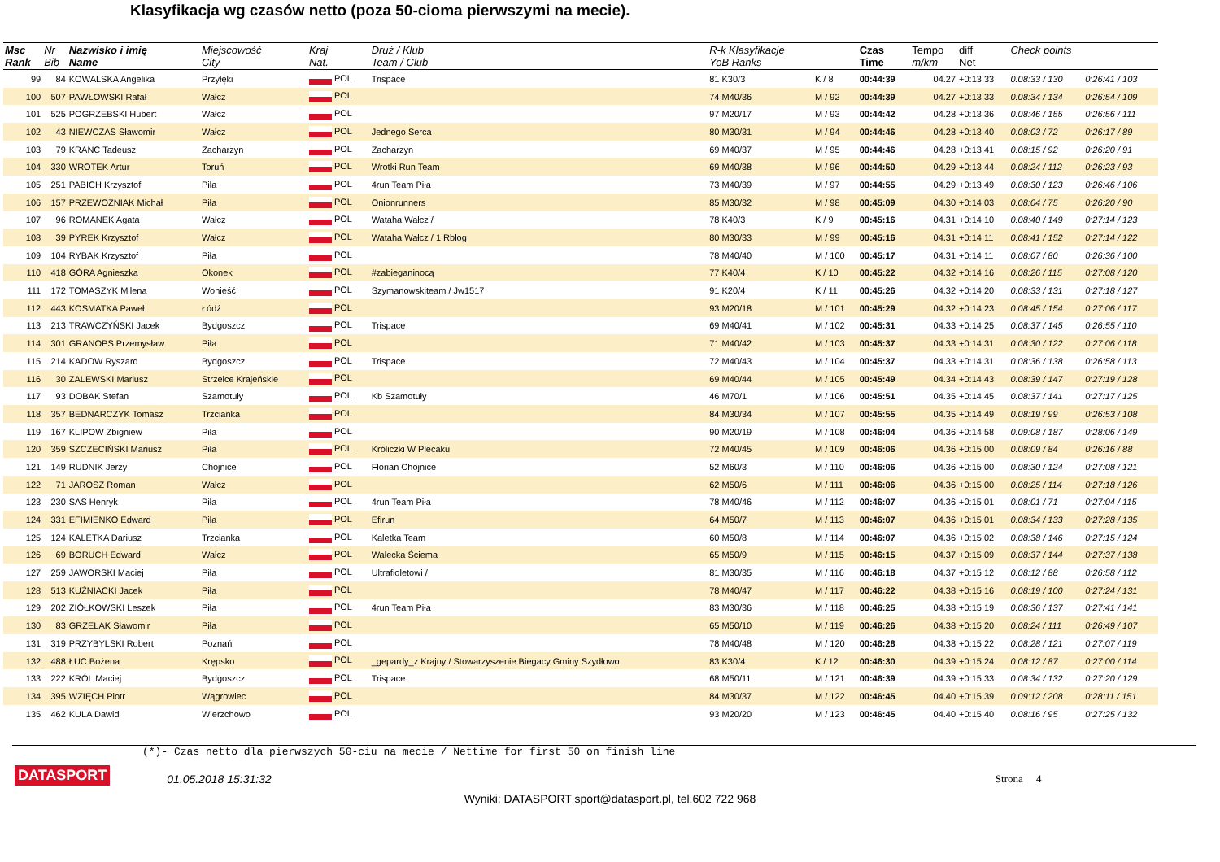Klasyfikacja wg czasów netto (poza 50-cioma pierwszymi na mecie).
| Msc Rank | Nr Bib | Nazwisko i imię Name | Miejscowość City | Kraj Nat. | Druż / Klub Team / Club | R-k Klasyfikacje YoB Ranks | | Czas Time | Tempo m/km | diff Net | Check points | |
| --- | --- | --- | --- | --- | --- | --- | --- | --- | --- | --- | --- | --- |
| 99 | 84 | KOWALSKA Angelika | Przyłęki | POL | Trispace | 81 K30/3 | K / 8 | 00:44:39 | 04.27 | +0:13:33 | 0:08:33 / 130 | 0:26:41 / 103 |
| 100 | 507 | PAWŁOWSKI Rafał | Wałcz | POL | | 74 M40/36 | M / 92 | 00:44:39 | 04.27 | +0:13:33 | 0:08:34 / 134 | 0:26:54 / 109 |
| 101 | 525 | POGRZEBSKI Hubert | Wałcz | POL | | 97 M20/17 | M / 93 | 00:44:42 | 04.28 | +0:13:36 | 0:08:46 / 155 | 0:26:56 / 111 |
| 102 | 43 | NIEWCZAS Sławomir | Wałcz | POL | Jednego Serca | 80 M30/31 | M / 94 | 00:44:46 | 04.28 | +0:13:40 | 0:08:03 / 72 | 0:26:17 / 89 |
| 103 | 79 | KRANC Tadeusz | Zacharzyn | POL | Zacharzyn | 69 M40/37 | M / 95 | 00:44:46 | 04.28 | +0:13:41 | 0:08:15 / 92 | 0:26:20 / 91 |
| 104 | 330 | WROTEK Artur | Toruń | POL | Wrotki Run Team | 69 M40/38 | M / 96 | 00:44:50 | 04.29 | +0:13:44 | 0:08:24 / 112 | 0:26:23 / 93 |
| 105 | 251 | PABICH Krzysztof | Piła | POL | 4run Team Piła | 73 M40/39 | M / 97 | 00:44:55 | 04.29 | +0:13:49 | 0:08:30 / 123 | 0:26:46 / 106 |
| 106 | 157 | PRZEWOŹNIAK Michał | Piła | POL | Onionrunners | 85 M30/32 | M / 98 | 00:45:09 | 04.30 | +0:14:03 | 0:08:04 / 75 | 0:26:20 / 90 |
| 107 | 96 | ROMANEK Agata | Wałcz | POL | Wataha Wałcz / | 78 K40/3 | K / 9 | 00:45:16 | 04.31 | +0:14:10 | 0:08:40 / 149 | 0:27:14 / 123 |
| 108 | 39 | PYREK Krzysztof | Wałcz | POL | Wataha Wałcz / 1 Rblog | 80 M30/33 | M / 99 | 00:45:16 | 04.31 | +0:14:11 | 0:08:41 / 152 | 0:27:14 / 122 |
| 109 | 104 | RYBAK Krzysztof | Piła | POL | | 78 M40/40 | M / 100 | 00:45:17 | 04.31 | +0:14:11 | 0:08:07 / 80 | 0:26:36 / 100 |
| 110 | 418 | GÓRA Agnieszka | Okonek | POL | #zabieganinocą | 77 K40/4 | K / 10 | 00:45:22 | 04.32 | +0:14:16 | 0:08:26 / 115 | 0:27:08 / 120 |
| 111 | 172 | TOMASZYK Milena | Wonieść | POL | Szymanowskiteam / Jw1517 | 91 K20/4 | K / 11 | 00:45:26 | 04.32 | +0:14:20 | 0:08:33 / 131 | 0:27:18 / 127 |
| 112 | 443 | KOSMATKA Paweł | Łódź | POL | | 93 M20/18 | M / 101 | 00:45:29 | 04.32 | +0:14:23 | 0:08:45 / 154 | 0:27:06 / 117 |
| 113 | 213 | TRAWCZYŃSKI Jacek | Bydgoszcz | POL | Trispace | 69 M40/41 | M / 102 | 00:45:31 | 04.33 | +0:14:25 | 0:08:37 / 145 | 0:26:55 / 110 |
| 114 | 301 | GRANOPS Przemysław | Piła | POL | | 71 M40/42 | M / 103 | 00:45:37 | 04.33 | +0:14:31 | 0:08:30 / 122 | 0:27:06 / 118 |
| 115 | 214 | KADOW Ryszard | Bydgoszcz | POL | Trispace | 72 M40/43 | M / 104 | 00:45:37 | 04.33 | +0:14:31 | 0:08:36 / 138 | 0:26:58 / 113 |
| 116 | 30 | ZALEWSKI Mariusz | Strzelce Krajeńskie | POL | | 69 M40/44 | M / 105 | 00:45:49 | 04.34 | +0:14:43 | 0:08:39 / 147 | 0:27:19 / 128 |
| 117 | 93 | DOBAK Stefan | Szamotuły | POL | Kb Szamotuły | 46 M70/1 | M / 106 | 00:45:51 | 04.35 | +0:14:45 | 0:08:37 / 141 | 0:27:17 / 125 |
| 118 | 357 | BEDNARCZYK Tomasz | Trzcianka | POL | | 84 M30/34 | M / 107 | 00:45:55 | 04.35 | +0:14:49 | 0:08:19 / 99 | 0:26:53 / 108 |
| 119 | 167 | KLIPOW Zbigniew | Piła | POL | | 90 M20/19 | M / 108 | 00:46:04 | 04.36 | +0:14:58 | 0:09:08 / 187 | 0:28:06 / 149 |
| 120 | 359 | SZCZECIŃSKI Mariusz | Piła | POL | Króliczki W Plecaku | 72 M40/45 | M / 109 | 00:46:06 | 04.36 | +0:15:00 | 0:08:09 / 84 | 0:26:16 / 88 |
| 121 | 149 | RUDNIK Jerzy | Chojnice | POL | Florian Chojnice | 52 M60/3 | M / 110 | 00:46:06 | 04.36 | +0:15:00 | 0:08:30 / 124 | 0:27:08 / 121 |
| 122 | 71 | JAROSZ Roman | Wałcz | POL | | 62 M50/6 | M / 111 | 00:46:06 | 04.36 | +0:15:00 | 0:08:25 / 114 | 0:27:18 / 126 |
| 123 | 230 | SAS Henryk | Piła | POL | 4run Team Piła | 78 M40/46 | M / 112 | 00:46:07 | 04.36 | +0:15:01 | 0:08:01 / 71 | 0:27:04 / 115 |
| 124 | 331 | EFIMIENKO Edward | Piła | POL | Efirun | 64 M50/7 | M / 113 | 00:46:07 | 04.36 | +0:15:01 | 0:08:34 / 133 | 0:27:28 / 135 |
| 125 | 124 | KALETKA Dariusz | Trzcianka | POL | Kaletka Team | 60 M50/8 | M / 114 | 00:46:07 | 04.36 | +0:15:02 | 0:08:38 / 146 | 0:27:15 / 124 |
| 126 | 69 | BORUCH Edward | Wałcz | POL | Wałecka Ściema | 65 M50/9 | M / 115 | 00:46:15 | 04.37 | +0:15:09 | 0:08:37 / 144 | 0:27:37 / 138 |
| 127 | 259 | JAWORSKI Maciej | Piła | POL | Ultrafioletowi / | 81 M30/35 | M / 116 | 00:46:18 | 04.37 | +0:15:12 | 0:08:12 / 88 | 0:26:58 / 112 |
| 128 | 513 | KUŹNIACKI Jacek | Piła | POL | | 78 M40/47 | M / 117 | 00:46:22 | 04.38 | +0:15:16 | 0:08:19 / 100 | 0:27:24 / 131 |
| 129 | 202 | ZIÓŁKOWSKI Leszek | Piła | POL | 4run Team Piła | 83 M30/36 | M / 118 | 00:46:25 | 04.38 | +0:15:19 | 0:08:36 / 137 | 0:27:41 / 141 |
| 130 | 83 | GRZELAK Sławomir | Piła | POL | | 65 M50/10 | M / 119 | 00:46:26 | 04.38 | +0:15:20 | 0:08:24 / 111 | 0:26:49 / 107 |
| 131 | 319 | PRZYBYLSKI Robert | Poznań | POL | | 78 M40/48 | M / 120 | 00:46:28 | 04.38 | +0:15:22 | 0:08:28 / 121 | 0:27:07 / 119 |
| 132 | 488 | ŁUC Bożena | Krępsko | POL | _gepardy_z Krajny / Stowarzyszenie Biegacy Gminy Szydłowo | 83 K30/4 | K / 12 | 00:46:30 | 04.39 | +0:15:24 | 0:08:12 / 87 | 0:27:00 / 114 |
| 133 | 222 | KRÓL Maciej | Bydgoszcz | POL | Trispace | 68 M50/11 | M / 121 | 00:46:39 | 04.39 | +0:15:33 | 0:08:34 / 132 | 0:27:20 / 129 |
| 134 | 395 | WZIĘCH Piotr | Wągrowiec | POL | | 84 M30/37 | M / 122 | 00:46:45 | 04.40 | +0:15:39 | 0:09:12 / 208 | 0:28:11 / 151 |
| 135 | 462 | KULA Dawid | Wierzchowo | POL | | 93 M20/20 | M / 123 | 00:46:45 | 04.40 | +0:15:40 | 0:08:16 / 95 | 0:27:25 / 132 |
(*)- Czas netto dla pierwszych 50-ciu na mecie / Nettime for first 50 on finish line
DATASPORT 01.05.2018 15:31:32 Strona 4
Wyniki: DATASPORT sport@datasport.pl, tel.602 722 968